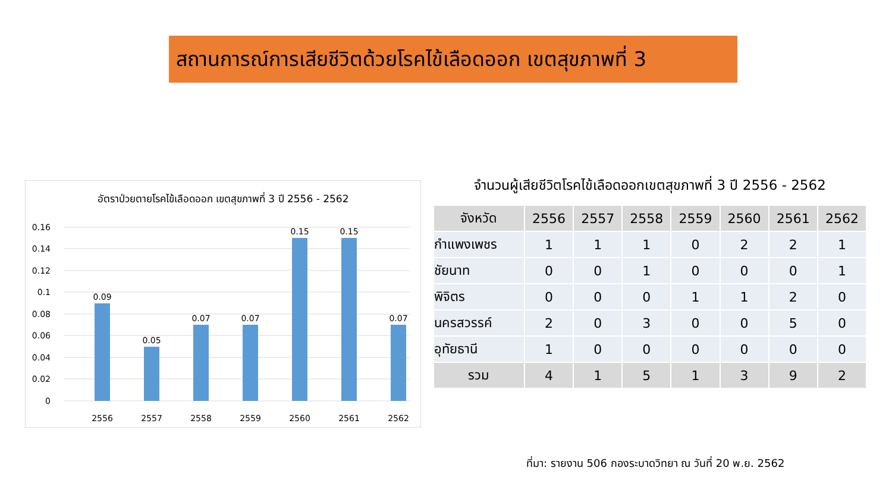สถานการณ์การเสียชีวิตด้วยโรคไข้เลือดออก เขตสุขภาพที่ 3
อัตราป่วยตายโรคไข้เลือดออก เขตสุขภาพที่ 3 ปี 2556 - 2562
0
0.02
0.04
0.06
0.08
0.1
0.12
0.14
0.16
0.09
0.05
0.07
0.07
0.15
0.15
0.07
2556
2557
2558
2559
2560
2561
2562
จำนวนผู้เสียชีวิตโรคไข้เลือดออกเขตสุขภาพที่ 3 ปี 2556 - 2562
| จังหวัด | 2556 | 2557 | 2558 | 2559 | 2560 | 2561 | 2562 |
| --- | --- | --- | --- | --- | --- | --- | --- |
| กำแพงเพชร | 1 | 1 | 1 | 0 | 2 | 2 | 1 |
| ชัยนาท | 0 | 0 | 1 | 0 | 0 | 0 | 1 |
| พิจิตร | 0 | 0 | 0 | 1 | 1 | 2 | 0 |
| นครสวรรค์ | 2 | 0 | 3 | 0 | 0 | 5 | 0 |
| อุทัยธานี | 1 | 0 | 0 | 0 | 0 | 0 | 0 |
| รวม | 4 | 1 | 5 | 1 | 3 | 9 | 2 |
ที่มา: รายงาน 506 กองระบาดวิทยา ณ วันที่ 20 พ.ย. 2562